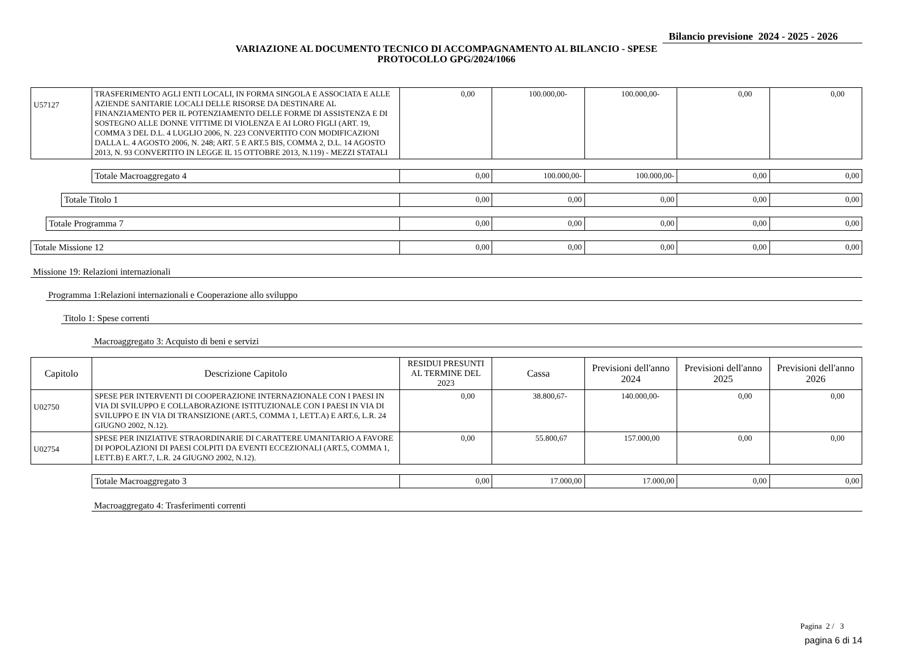Bilancio previsione 2024 - 2025 - 2026
VARIAZIONE AL DOCUMENTO TECNICO DI ACCOMPAGNAMENTO AL BILANCIO - SPESE
PROTOCOLLO GPG/2024/1066
| U57127 | TRASFERIMENTO AGLI ENTI LOCALI, IN FORMA SINGOLA E ASSOCIATA E ALLE AZIENDE SANITARIE LOCALI DELLE RISORSE DA DESTINARE AL FINANZIAMENTO PER IL POTENZIAMENTO DELLE FORME DI ASSISTENZA E DI SOSTEGNO ALLE DONNE VITTIME DI VIOLENZA E AI LORO FIGLI (ART. 19, COMMA 3 DEL D.L. 4 LUGLIO 2006, N. 223 CONVERTITO CON MODIFICAZIONI DALLA L. 4 AGOSTO 2006, N. 248; ART. 5 E ART.5 BIS, COMMA 2, D.L. 14 AGOSTO 2013, N. 93 CONVERTITO IN LEGGE IL 15 OTTOBRE 2013, N.119) - MEZZI STATALI | 0,00 | 100.000,00- | 100.000,00- | 0,00 | 0,00 |
| Totale Macroaggregato 4 | 0,00 | 100.000,00- | 100.000,00- | 0,00 | 0,00 |
| Totale Titolo 1 | 0,00 | 0,00 | 0,00 | 0,00 | 0,00 |
| Totale Programma 7 | 0,00 | 0,00 | 0,00 | 0,00 | 0,00 |
| Totale Missione 12 | 0,00 | 0,00 | 0,00 | 0,00 | 0,00 |
Missione 19: Relazioni internazionali
Programma 1:Relazioni internazionali e Cooperazione allo sviluppo
Titolo 1: Spese correnti
Macroaggregato 3: Acquisto di beni e servizi
| Capitolo | Descrizione Capitolo | RESIDUI PRESUNTI AL TERMINE DEL 2023 | Cassa | Previsioni dell'anno 2024 | Previsioni dell'anno 2025 | Previsioni dell'anno 2026 |
| --- | --- | --- | --- | --- | --- | --- |
| U02750 | SPESE PER INTERVENTI DI COOPERAZIONE INTERNAZIONALE CON I PAESI IN VIA DI SVILUPPO E COLLABORAZIONE ISTITUZIONALE CON I PAESI IN VIA DI SVILUPPO E IN VIA DI TRANSIZIONE (ART.5, COMMA 1, LETT.A) E ART.6, L.R. 24 GIUGNO 2002, N.12). | 0,00 | 38.800,67- | 140.000,00- | 0,00 | 0,00 |
| U02754 | SPESE PER INIZIATIVE STRAORDINARIE DI CARATTERE UMANITARIO A FAVORE DI POPOLAZIONI DI PAESI COLPITI DA EVENTI ECCEZIONALI (ART.5, COMMA 1, LETT.B) E ART.7, L.R. 24 GIUGNO 2002, N.12). | 0,00 | 55.800,67 | 157.000,00 | 0,00 | 0,00 |
| Totale Macroaggregato 3 | 0,00 | 17.000,00 | 17.000,00 | 0,00 | 0,00 |
Macroaggregato 4: Trasferimenti correnti
Pagina 2 / 3
pagina 6 di 14